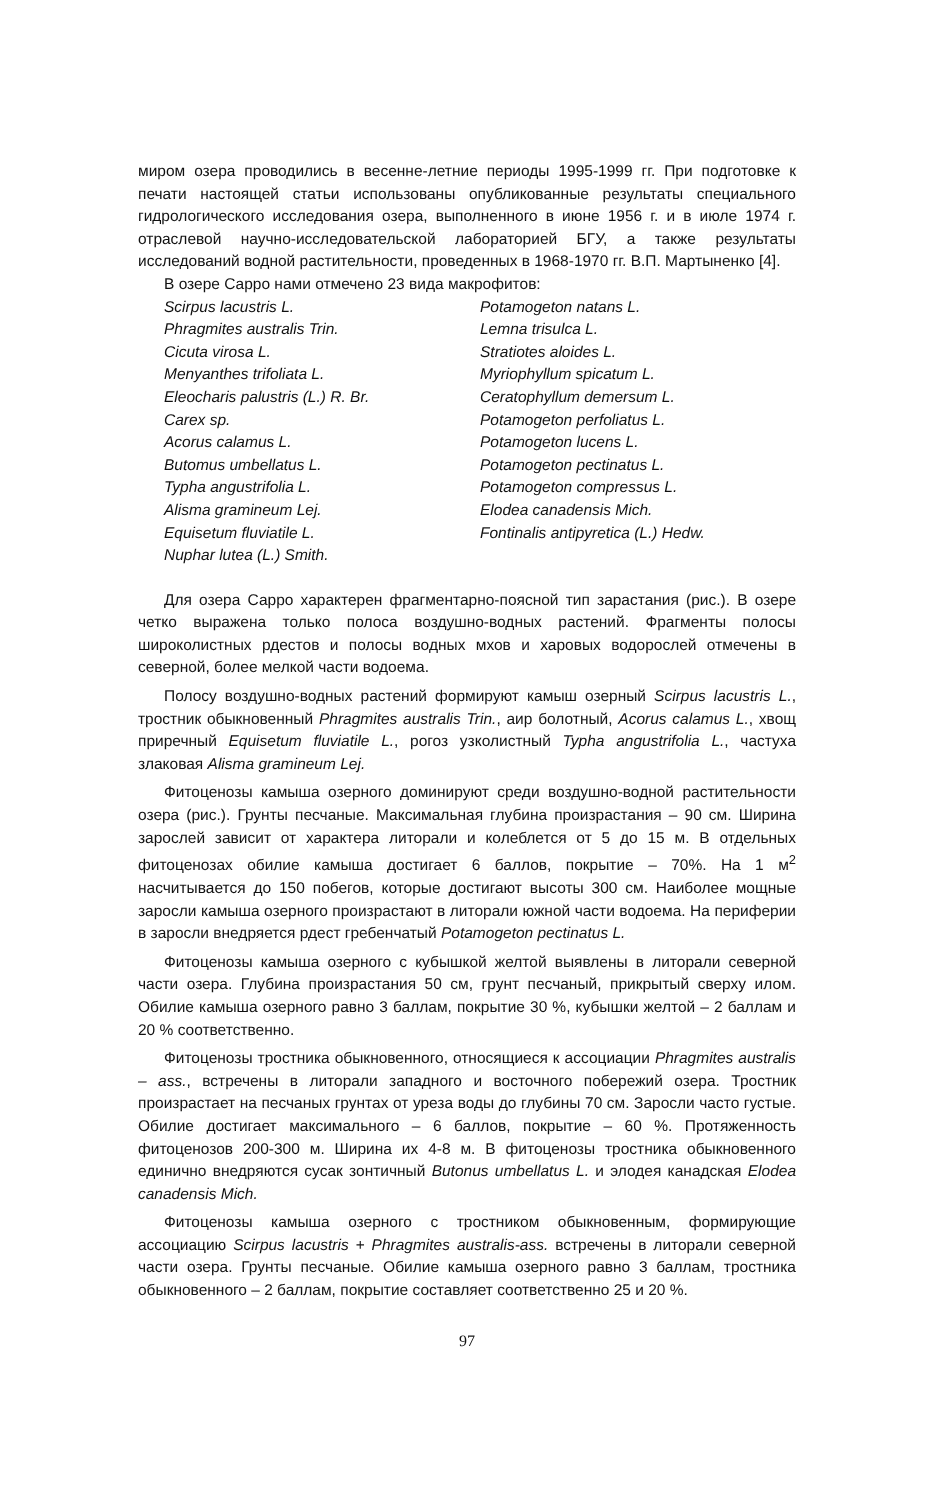миром озера проводились в весенне-летние периоды 1995-1999 гг. При подготовке к печати настоящей статьи использованы опубликованные результаты специального гидрологического исследования озера, выполненного в июне 1956 г. и в июле 1974 г. отраслевой научно-исследовательской лабораторией БГУ, а также результаты исследований водной растительности, проведенных в 1968-1970 гг. В.П. Мартыненко [4].
В озере Сарро нами отмечено 23 вида макрофитов:
Scirpus lacustris L.
Phragmites australis Trin.
Cicuta virosa L.
Menyanthes trifoliata L.
Eleocharis palustris (L.) R. Br.
Carex sp.
Acorus calamus L.
Butomus umbellatus L.
Typha angustrifolia L.
Alisma gramineum Lej.
Equisetum fluviatile L.
Nuphar lutea (L.) Smith.
Potamogeton natans L.
Lemna trisulca L.
Stratiotes aloides L.
Myriophyllum spicatum L.
Ceratophyllum demersum L.
Potamogeton perfoliatus L.
Potamogeton lucens L.
Potamogeton pectinatus L.
Potamogeton compressus L.
Elodea canadensis Mich.
Fontinalis antipyretica (L.) Hedw.
Для озера Сарро характерен фрагментарно-поясной тип зарастания (рис.). В озере четко выражена только полоса воздушно-водных растений. Фрагменты полосы широколистных рдестов и полосы водных мхов и харовых водорослей отмечены в северной, более мелкой части водоема.
Полосу воздушно-водных растений формируют камыш озерный Scirpus lacustris L., тростник обыкновенный Phragmites australis Trin., аир болотный, Acorus calamus L., хвощ приречный Equisetum fluviatile L., рогоз узколистный Typha angustrifolia L., частуха злаковая Alisma gramineum Lej.
Фитоценозы камыша озерного доминируют среди воздушно-водной растительности озера (рис.). Грунты песчаные. Максимальная глубина произрастания – 90 см. Ширина зарослей зависит от характера литорали и колеблется от 5 до 15 м. В отдельных фитоценозах обилие камыша достигает 6 баллов, покрытие – 70%. На 1 м<sup>2</sup> насчитывается до 150 побегов, которые достигают высоты 300 см. Наиболее мощные заросли камыша озерного произрастают в литорали южной части водоема. На периферии в заросли внедряется рдест гребенчатый Potamogeton pectinatus L.
Фитоценозы камыша озерного с кубышкой желтой выявлены в литорали северной части озера. Глубина произрастания 50 см, грунт песчаный, прикрытый сверху илом. Обилие камыша озерного равно 3 баллам, покрытие 30 %, кубышки желтой – 2 баллам и 20 % соответственно.
Фитоценозы тростника обыкновенного, относящиеся к ассоциации Phragmites australis – ass., встречены в литорали западного и восточного побережий озера. Тростник произрастает на песчаных грунтах от уреза воды до глубины 70 см. Заросли часто густые. Обилие достигает максимального – 6 баллов, покрытие – 60 %. Протяженность фитоценозов 200-300 м. Ширина их 4-8 м. В фитоценозы тростника обыкновенного единично внедряются сусак зонтичный Butonus umbellatus L. и элодея канадская Elodea canadensis Mich.
Фитоценозы камыша озерного с тростником обыкновенным, формирующие ассоциацию Scirpus lacustris + Phragmites australis-ass. встречены в литорали северной части озера. Грунты песчаные. Обилие камыша озерного равно 3 баллам, тростника обыкновенного – 2 баллам, покрытие составляет соответственно 25 и 20 %.
97